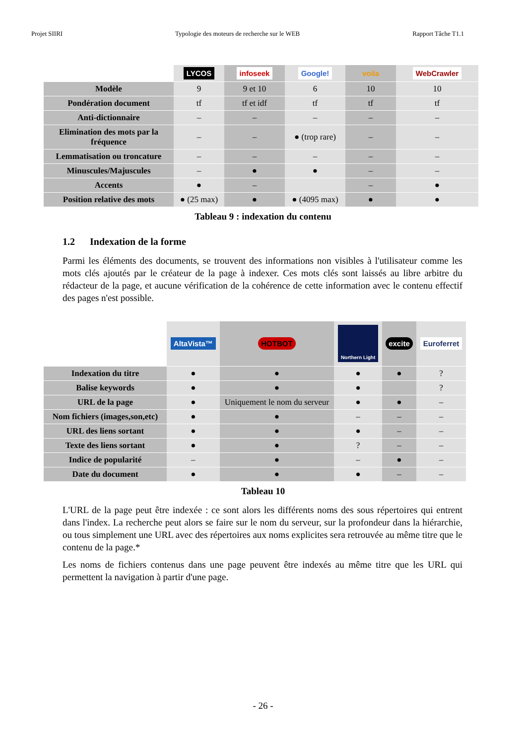Projet SIIRI Typologie des moteurs de recherche sur le WEB Rapport Tâche T1.1
| | LYCOS | infoseek | Google! | voila | WebCrawler |
| Modèle | 9 | 9 et 10 | 6 | 10 | 10 |
| Pondération document | tf | tf et idf | tf | tf | tf |
| Anti-dictionnaire | – | – | – | – | – |
| Elimination des mots par la fréquence | – | – | ● (trop rare) | – | – |
| Lemmatisation ou troncature | – | – | – | – | – |
| Minuscules/Majuscules | – | ● | ● | – | – |
| Accents | ● | – | | – | ● |
| Position relative des mots | ● (25 max) | ● | ● (4095 max) | ● | ● |
Tableau 9 : indexation du contenu
1.2 Indexation de la forme
Parmi les éléments des documents, se trouvent des informations non visibles à l'utilisateur comme les mots clés ajoutés par le créateur de la page à indexer. Ces mots clés sont laissés au libre arbitre du rédacteur de la page, et aucune vérification de la cohérence de cette information avec le contenu effectif des pages n'est possible.
| | AltaVista™ | HOTBOT | Northern Light | excite | Euroferret |
| Indexation du titre | ● | ● | ● | ● | ? |
| Balise keywords | ● | ● | ● | | ? |
| URL de la page | ● | Uniquement le nom du serveur | ● | ● | – |
| Nom fichiers (images,son,etc) | ● | ● | – | – | – |
| URL des liens sortant | ● | ● | ● | – | – |
| Texte des liens sortant | ● | ● | ? | – | – |
| Indice de popularité | – | ● | – | ● | – |
| Date du document | ● | ● | ● | – | – |
Tableau 10
L'URL de la page peut être indexée : ce sont alors les différents noms des sous répertoires qui entrent dans l'index. La recherche peut alors se faire sur le nom du serveur, sur la profondeur dans la hiérarchie, ou tous simplement une URL avec des répertoires aux noms explicites sera retrouvée au même titre que le contenu de la page.*
Les noms de fichiers contenus dans une page peuvent être indexés au même titre que les URL qui permettent la navigation à partir d'une page.
- 26 -